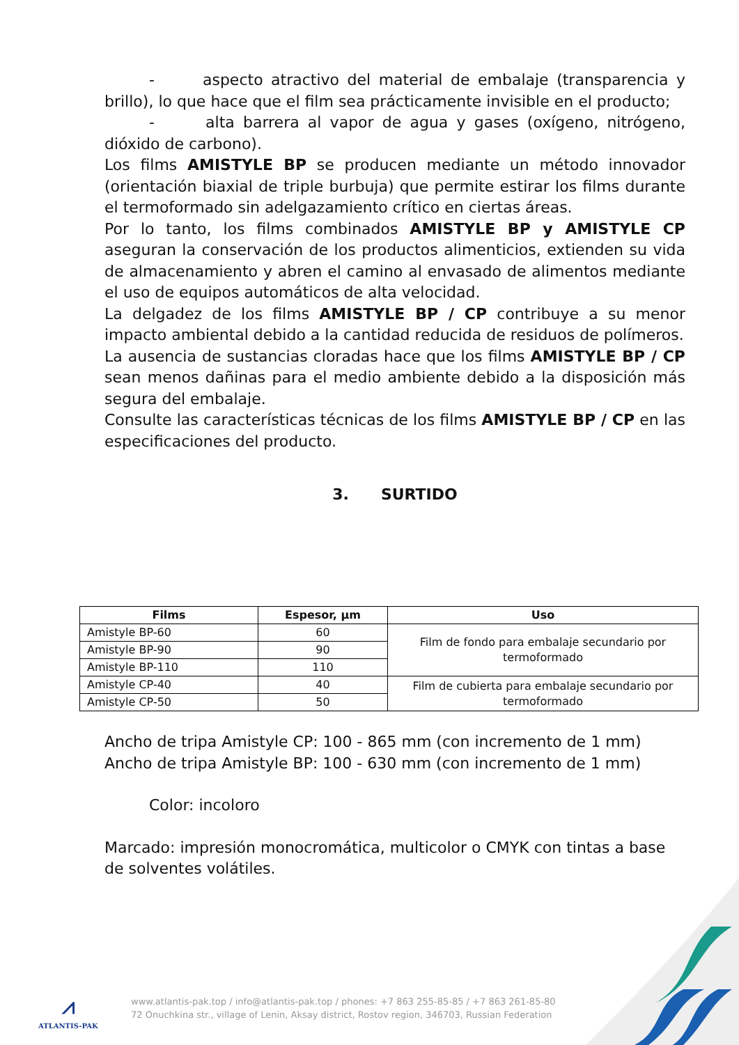- aspecto atractivo del material de embalaje (transparencia y brillo), lo que hace que el film sea prácticamente invisible en el producto;
- alta barrera al vapor de agua y gases (oxígeno, nitrógeno, dióxido de carbono).
Los films AMISTYLE BP se producen mediante un método innovador (orientación biaxial de triple burbuja) que permite estirar los films durante el termoformado sin adelgazamiento crítico en ciertas áreas.
Por lo tanto, los films combinados AMISTYLE BP y AMISTYLE CP aseguran la conservación de los productos alimenticios, extienden su vida de almacenamiento y abren el camino al envasado de alimentos mediante el uso de equipos automáticos de alta velocidad.
La delgadez de los films AMISTYLE BP / CP contribuye a su menor impacto ambiental debido a la cantidad reducida de residuos de polímeros.
La ausencia de sustancias cloradas hace que los films AMISTYLE BP / CP sean menos dañinas para el medio ambiente debido a la disposición más segura del embalaje.
Consulte las características técnicas de los films AMISTYLE BP / CP en las especificaciones del producto.
3. SURTIDO
| Films | Espesor, µm | Uso |
| --- | --- | --- |
| Amistyle BP-60 | 60 | Film de fondo para embalaje secundario por termoformado |
| Amistyle BP-90 | 90 | |
| Amistyle BP-110 | 110 | |
| Amistyle CP-40 | 40 | Film de cubierta para embalaje secundario por termoformado |
| Amistyle CP-50 | 50 | |
Ancho de tripa Amistyle CP: 100 - 865 mm (con incremento de 1 mm)
Ancho de tripa Amistyle BP: 100 - 630 mm (con incremento de 1 mm)
Color: incoloro
Marcado: impresión monocromática, multicolor o CMYK con tintas a base de solventes volátiles.
⩘
ATLANTIS-PAK
www.atlantis-pak.top / info@atlantis-pak.top / phones: +7 863 255-85-85 / +7 863 261-85-80
72 Onuchkina str., village of Lenin, Aksay district, Rostov region, 346703, Russian Federation